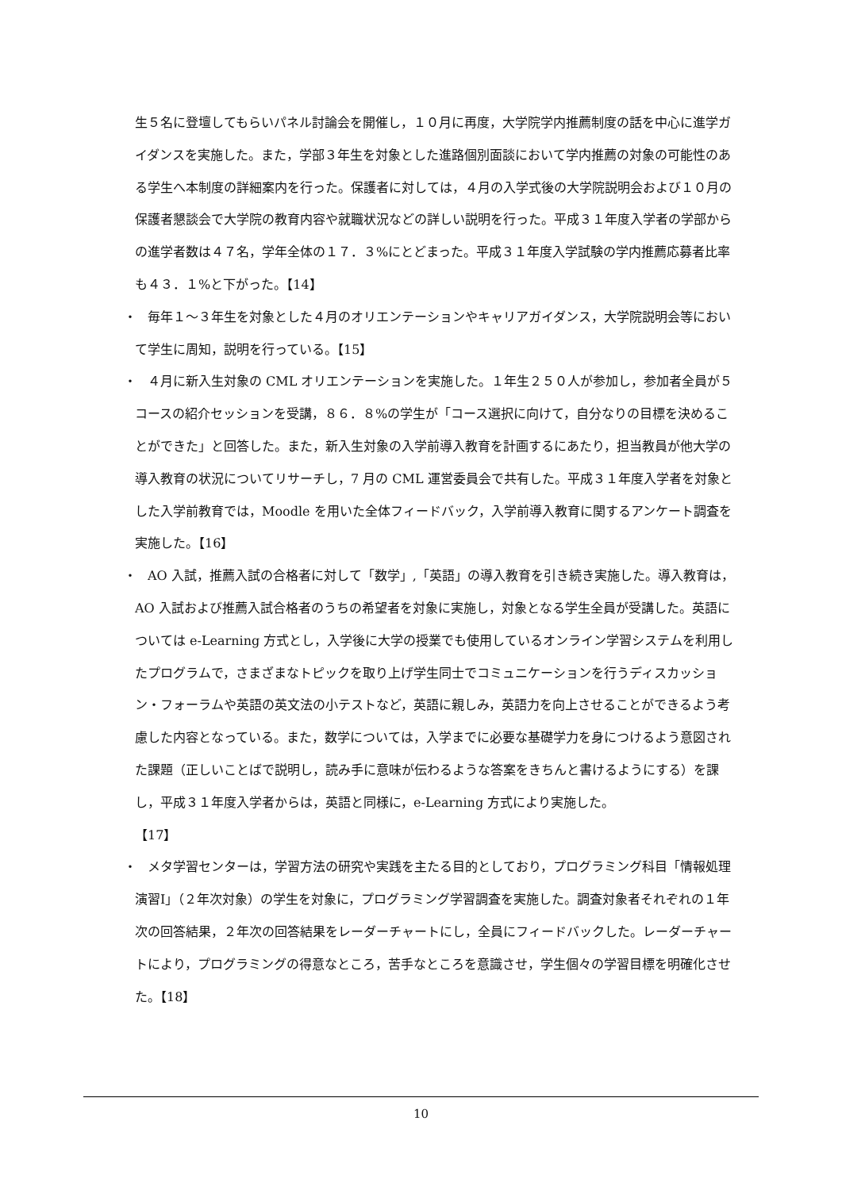生５名に登壇してもらいパネル討論会を開催し，１０月に再度，大学院学内推薦制度の話を中心に進学ガイダンスを実施した。また，学部３年生を対象とした進路個別面談において学内推薦の対象の可能性のある学生へ本制度の詳細案内を行った。保護者に対しては，４月の入学式後の大学院説明会および１０月の保護者懇談会で大学院の教育内容や就職状況などの詳しい説明を行った。平成３１年度入学者の学部からの進学者数は４７名，学年全体の１７．３%にとどまった。平成３１年度入学試験の学内推薦応募者比率も４３．１%と下がった。【14】
・　毎年１～３年生を対象とした４月のオリエンテーションやキャリアガイダンス，大学院説明会等において学生に周知，説明を行っている。【15】
・　４月に新入生対象の CML オリエンテーションを実施した。１年生２５０人が参加し，参加者全員が５コースの紹介セッションを受講，８６．８%の学生が「コース選択に向けて，自分なりの目標を決めることができた」と回答した。また，新入生対象の入学前導入教育を計画するにあたり，担当教員が他大学の導入教育の状況についてリサーチし，7 月の CML 運営委員会で共有した。平成３１年度入学者を対象とした入学前教育では，Moodle を用いた全体フィードバック，入学前導入教育に関するアンケート調査を実施した。【16】
・　AO 入試，推薦入試の合格者に対して「数学」,「英語」の導入教育を引き続き実施した。導入教育は，AO 入試および推薦入試合格者のうちの希望者を対象に実施し，対象となる学生全員が受講した。英語については e-Learning 方式とし，入学後に大学の授業でも使用しているオンライン学習システムを利用したプログラムで，さまざまなトピックを取り上げ学生同士でコミュニケーションを行うディスカッション・フォーラムや英語の英文法の小テストなど，英語に親しみ，英語力を向上させることができるよう考慮した内容となっている。また，数学については，入学までに必要な基礎学力を身につけるよう意図された課題（正しいことばで説明し，読み手に意味が伝わるような答案をきちんと書けるようにする）を課し，平成３１年度入学者からは，英語と同様に，e-Learning 方式により実施した。
【17】
・　メタ学習センターは，学習方法の研究や実践を主たる目的としており，プログラミング科目「情報処理演習Ⅰ」（２年次対象）の学生を対象に，プログラミング学習調査を実施した。調査対象者それぞれの１年次の回答結果，２年次の回答結果をレーダーチャートにし，全員にフィードバックした。レーダーチャートにより，プログラミングの得意なところ，苦手なところを意識させ，学生個々の学習目標を明確化させた。【18】
10